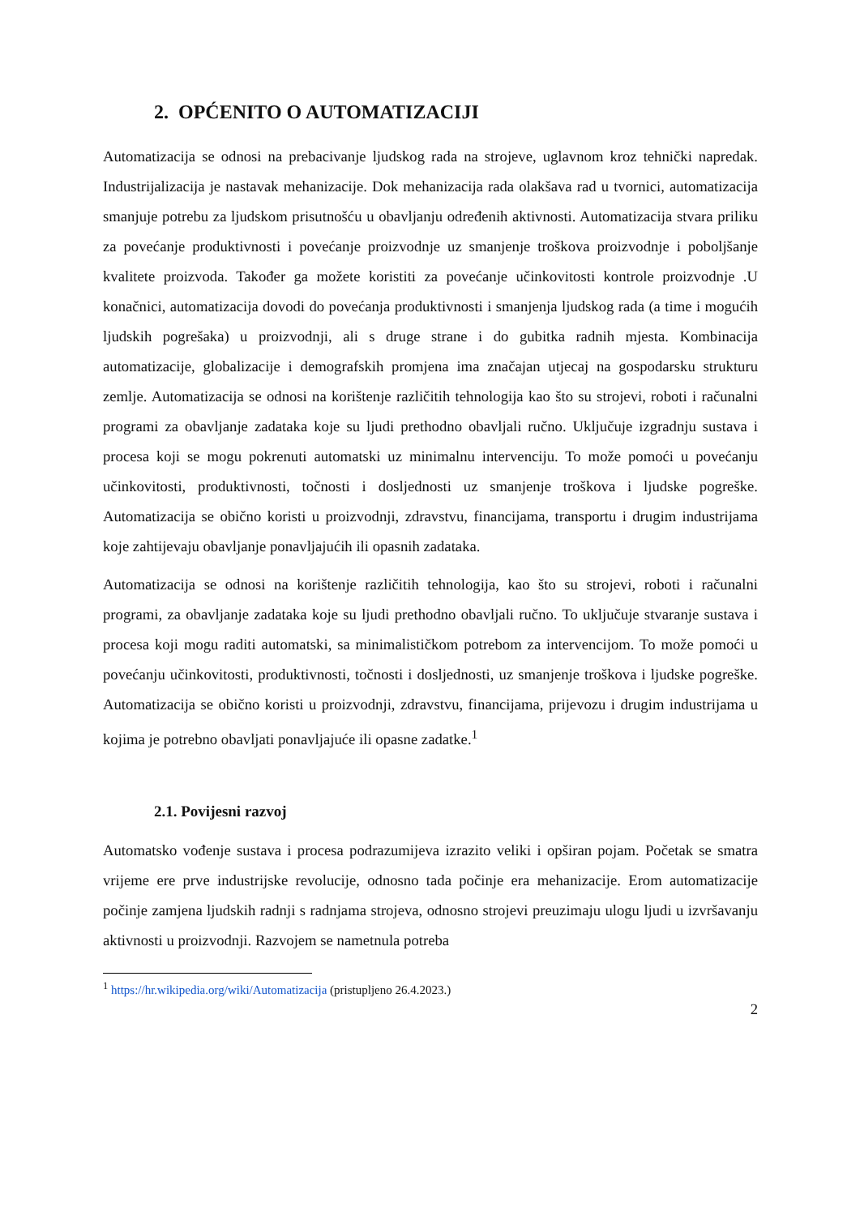2. OPĆENITO O AUTOMATIZACIJI
Automatizacija se odnosi na prebacivanje ljudskog rada na strojeve, uglavnom kroz tehnički napredak. Industrijalizacija je nastavak mehanizacije. Dok mehanizacija rada olakšava rad u tvornici, automatizacija smanjuje potrebu za ljudskom prisutnošću u obavljanju određenih aktivnosti. Automatizacija stvara priliku za povećanje produktivnosti i povećanje proizvodnje uz smanjenje troškova proizvodnje i poboljšanje kvalitete proizvoda. Također ga možete koristiti za povećanje učinkovitosti kontrole proizvodnje .U konačnici, automatizacija dovodi do povećanja produktivnosti i smanjenja ljudskog rada (a time i mogućih ljudskih pogrešaka) u proizvodnji, ali s druge strane i do gubitka radnih mjesta. Kombinacija automatizacije, globalizacije i demografskih promjena ima značajan utjecaj na gospodarsku strukturu zemlje. Automatizacija se odnosi na korištenje različitih tehnologija kao što su strojevi, roboti i računalni programi za obavljanje zadataka koje su ljudi prethodno obavljali ručno. Uključuje izgradnju sustava i procesa koji se mogu pokrenuti automatski uz minimalnu intervenciju. To može pomoći u povećanju učinkovitosti, produktivnosti, točnosti i dosljednosti uz smanjenje troškova i ljudske pogreške. Automatizacija se obično koristi u proizvodnji, zdravstvu, financijama, transportu i drugim industrijama koje zahtijevaju obavljanje ponavljajućih ili opasnih zadataka.
Automatizacija se odnosi na korištenje različitih tehnologija, kao što su strojevi, roboti i računalni programi, za obavljanje zadataka koje su ljudi prethodno obavljali ručno. To uključuje stvaranje sustava i procesa koji mogu raditi automatski, sa minimalističkom potrebom za intervencijom. To može pomoći u povećanju učinkovitosti, produktivnosti, točnosti i dosljednosti, uz smanjenje troškova i ljudske pogreške. Automatizacija se obično koristi u proizvodnji, zdravstvu, financijama, prijevozu i drugim industrijama u kojima je potrebno obavljati ponavljajuće ili opasne zadatke.<sup>1</sup>
2.1. Povijesni razvoj
Automatsko vođenje sustava i procesa podrazumijeva izrazito veliki i opširan pojam. Početak se smatra vrijeme ere prve industrijske revolucije, odnosno tada počinje era mehanizacije. Erom automatizacije počinje zamjena ljudskih radnji s radnjama strojeva, odnosno strojevi preuzimaju ulogu ljudi u izvršavanju aktivnosti u proizvodnji. Razvojem se nametnula potreba
<sup>1</sup> https://hr.wikipedia.org/wiki/Automatizacija (pristupljeno 26.4.2023.)
2